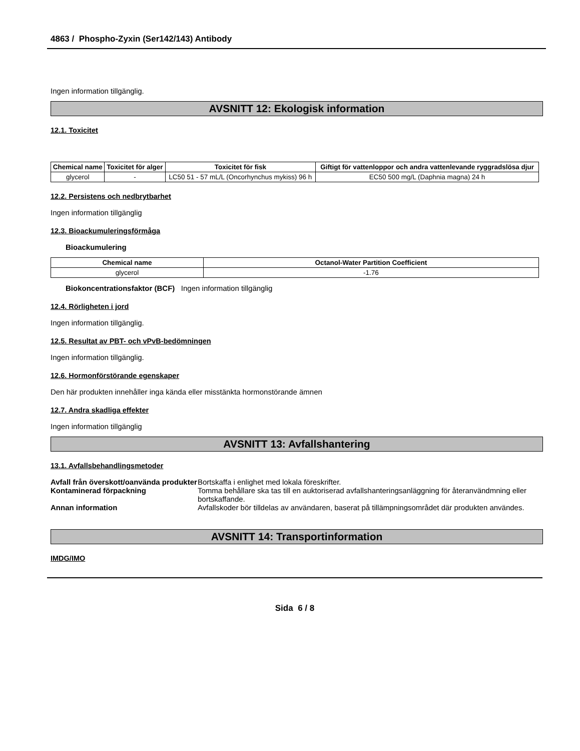4863 / Phospho-Zyxin (Ser142/143) Antibody
Ingen information tillgänglig.
AVSNITT 12: Ekologisk information
12.1. Toxicitet
| Chemical name | Toxicitet för alger | Toxicitet för fisk | Giftigt för vattenloppor och andra vattenlevande ryggradslösa djur |
| --- | --- | --- | --- |
| glycerol | - | LC50 51 - 57 mL/L (Oncorhynchus mykiss) 96 h | EC50 500 mg/L (Daphnia magna) 24 h |
12.2. Persistens och nedbrytbarhet
Ingen information tillgänglig
12.3. Bioackumuleringsförmåga
Bioackumulering
| Chemical name | Octanol-Water Partition Coefficient |
| --- | --- |
| glycerol | -1.76 |
Biokoncentrationsfaktor (BCF) Ingen information tillgänglig
12.4. Rörligheten i jord
Ingen information tillgänglig.
12.5. Resultat av PBT- och vPvB-bedömningen
Ingen information tillgänglig.
12.6. Hormonförstörande egenskaper
Den här produkten innehåller inga kända eller misstänkta hormonstörande ämnen
12.7. Andra skadliga effekter
Ingen information tillgänglig
AVSNITT 13: Avfallshantering
13.1. Avfallsbehandlingsmetoder
Avfall från överskott/oanvända produkter Bortskaffa i enlighet med lokala föreskrifter.
Kontaminerad förpackning Tomma behållare ska tas till en auktoriserad avfallshanteringsanläggning för återanvändmning eller bortskaffande.
Annan information Avfallskoder bör tilldelas av användaren, baserat på tillämpningsområdet där produkten användes.
AVSNITT 14: Transportinformation
IMDG/IMO
Sida 6 / 8